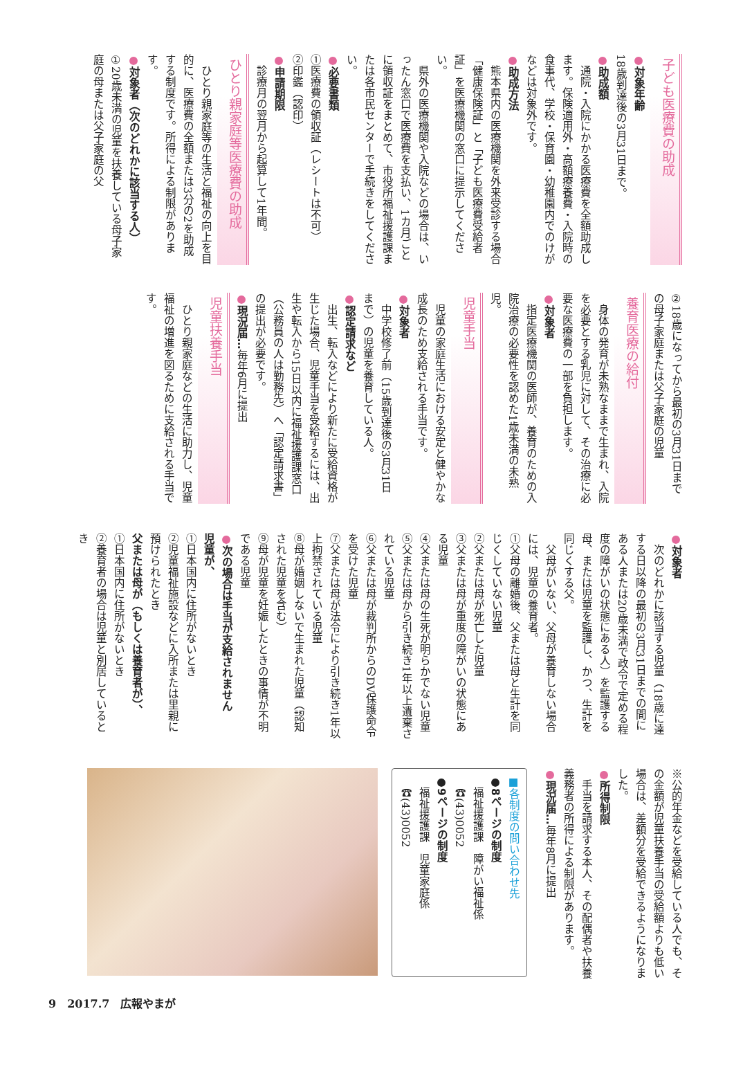子ども医療費の助成
●対象年齢
18歳到達後の3月31日まで。
●助成額
　通院・入院にかかる医療費を全額助成します。保険適用外・高額療養費・入院時の食事代、学校・保育園・幼稚園内でのけがなどは対象外です。
●助成方法
　熊本県内の医療機関を外来受診する場合「健康保険証」と「子ども医療費受給者証」を医療機関の窓口に提示してください。
　県外の医療機関や入院などの場合は、いったん窓口で医療費を支払い、1カ月ごとに領収証をまとめて、市役所福祉援護課または各市民センターで手続きをしてください。
●必要書類
①医療費の領収証（レシートは不可）
②印鑑（認印）
●申請期限
　診療月の翌月から起算して1年間。
ひとり親家庭等医療費の助成
　ひとり親家庭等の生活と福祉の向上を目的に、医療費の全額または3分の2を助成する制度です。所得による制限があります。
●対象者（次のどれかに該当する人）
①20歳未満の児童を扶養している母子家庭の母または父子家庭の父
②18歳になってから最初の3月31日までの母子家庭または父子家庭の児童
養育医療の給付
　身体の発育が未熟なままで生まれ、入院を必要とする乳児に対して、その治療に必要な医療費の一部を負担します。
●対象者
　指定医療機関の医師が、養育のための入院治療の必要性を認めた1歳未満の未熟児。
児童手当
　児童の家庭生活における安定と健やかな成長のため支給される手当です。
●対象者
　中学校修了前（15歳到達後の3月31日まで）の児童を養育している人。
●認定請求など
　出生、転入などにより新たに受給資格が生じた場合、児童手当を受給するには、出生や転入から15日以内に福祉援護課窓口（公務員の人は勤務先）へ「認定請求書」の提出が必要です。
●現況届…毎年6月に提出
児童扶養手当
　ひとり親家庭などの生活に助力し、児童福祉の増進を図るために支給される手当です。
●対象者
　次のどれかに該当する児童（18歳に達する日以降の最初の3月31日までの間にある人または20歳未満で政令で定める程度の障がいの状態にある人）を監護する母、または児童を監護し、かつ、生計を同じくする父。
　父母がいない、父母が養育しない場合には、児童の養育者。
①父母の離婚後、父または母と生計を同じくしていない児童
②父または母が死亡した児童
③父または母が重度の障がいの状態にある児童
④父または母の生死が明らかでない児童
⑤父または母から引き続き1年以上遺棄されている児童
⑥父または母が裁判所からのDV保護命令を受けた児童
⑦父または母が法令により引き続き1年以上拘禁されている児童
⑧母が婚姻しないで生まれた児童（認知された児童を含む）
⑨母が児童を妊娠したときの事情が不明である児童
●次の場合は手当が支給されません
児童が、
①日本国内に住所がないとき
②児童福祉施設などに入所または里親に預けられたとき
父または母が（もしくは養育者が）、
①日本国内に住所がないとき
②養育者の場合は児童と別居しているとき
※公的年金などを受給している人でも、その金額が児童扶養手当の受給額よりも低い場合は、差額分を受給できるようになりました。
●所得制限
　手当を請求する本人、その配偶者や扶養義務者の所得による制限があります。
●現況届…毎年8月に提出
■各制度の問い合わせ先
●8ページの制度
　福祉援護課　障がい福祉係
　☎(43)0052
●9ページの制度
　福祉援護課　児童家庭係
　☎(43)0052
9　2017.7　広報やまが